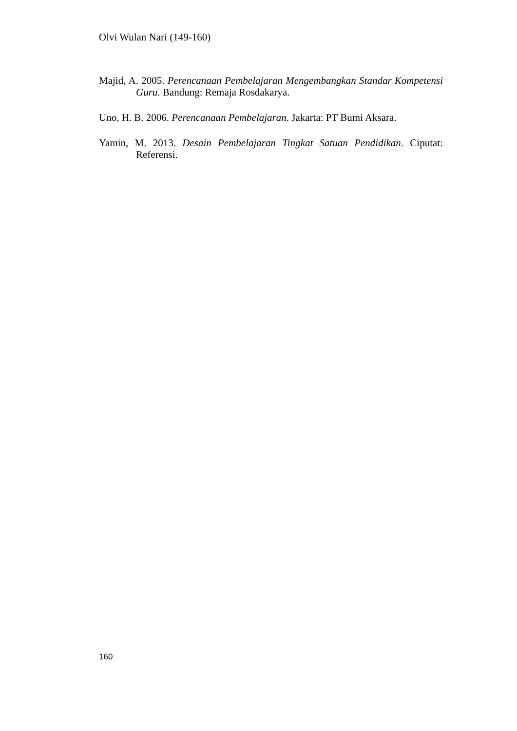Olvi Wulan Nari (149-160)
Majid, A. 2005. Perencanaan Pembelajaran Mengembangkan Standar Kompetensi Guru. Bandung: Remaja Rosdakarya.
Uno, H. B. 2006. Perencanaan Pembelajaran. Jakarta: PT Bumi Aksara.
Yamin, M. 2013. Desain Pembelajaran Tingkat Satuan Pendidikan. Ciputat: Referensi.
160